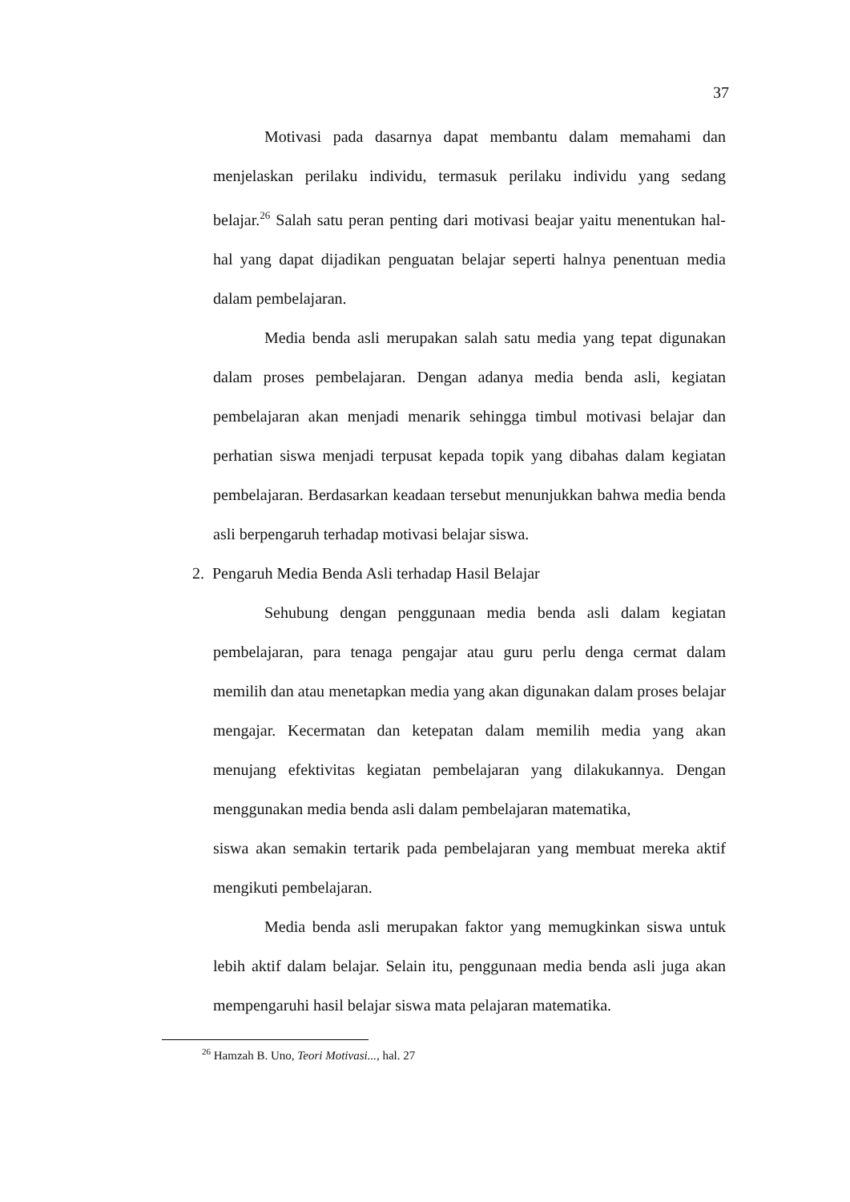37
Motivasi pada dasarnya dapat membantu dalam memahami dan menjelaskan perilaku individu, termasuk perilaku individu yang sedang belajar.<sup>26</sup> Salah satu peran penting dari motivasi beajar yaitu menentukan hal-hal yang dapat dijadikan penguatan belajar seperti halnya penentuan media dalam pembelajaran.
Media benda asli merupakan salah satu media yang tepat digunakan dalam proses pembelajaran. Dengan adanya media benda asli, kegiatan pembelajaran akan menjadi menarik sehingga timbul motivasi belajar dan perhatian siswa menjadi terpusat kepada topik yang dibahas dalam kegiatan pembelajaran. Berdasarkan keadaan tersebut menunjukkan bahwa media benda asli berpengaruh terhadap motivasi belajar siswa.
2. Pengaruh Media Benda Asli terhadap Hasil Belajar
Sehubung dengan penggunaan media benda asli dalam kegiatan pembelajaran, para tenaga pengajar atau guru perlu denga cermat dalam memilih dan atau menetapkan media yang akan digunakan dalam proses belajar mengajar. Kecermatan dan ketepatan dalam memilih media yang akan menujang efektivitas kegiatan pembelajaran yang dilakukannya. Dengan menggunakan media benda asli dalam pembelajaran matematika,
siswa akan semakin tertarik pada pembelajaran yang membuat mereka aktif mengikuti pembelajaran.
Media benda asli merupakan faktor yang memugkinkan siswa untuk lebih aktif dalam belajar. Selain itu, penggunaan media benda asli juga akan mempengaruhi hasil belajar siswa mata pelajaran matematika.
<sup>26</sup> Hamzah B. Uno, Teori Motivasi..., hal. 27